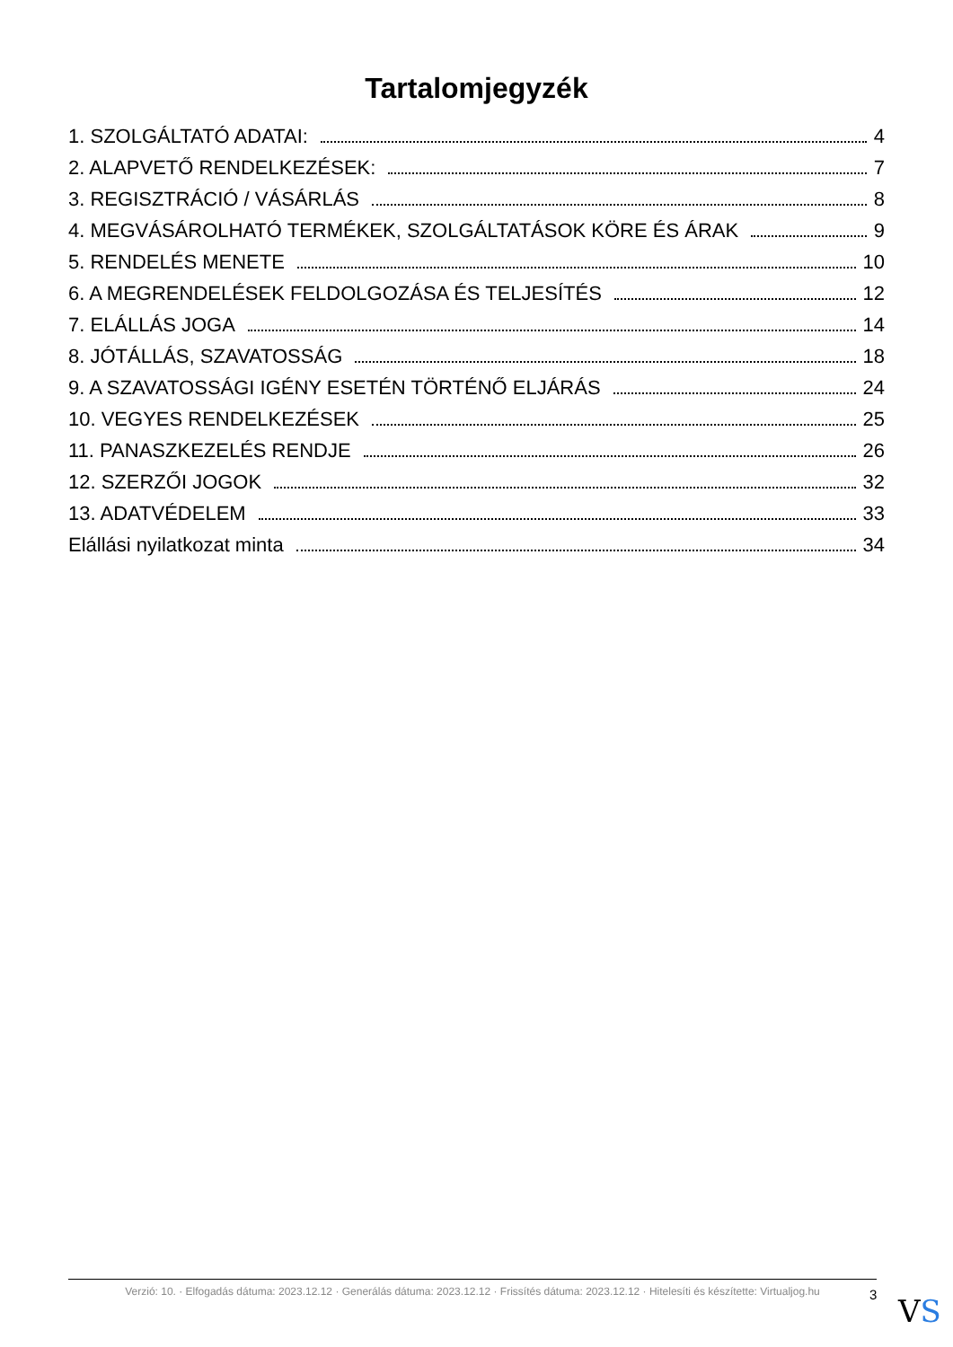Tartalomjegyzék
1. SZOLGÁLTATÓ ADATAI: 4
2. ALAPVETŐ RENDELKEZÉSEK: 7
3. REGISZTRÁCIÓ / VÁSÁRLÁS 8
4. MEGVÁSÁROLHATÓ TERMÉKEK, SZOLGÁLTATÁSOK KÖRE ÉS ÁRAK 9
5. RENDELÉS MENETE 10
6. A MEGRENDELÉSEK FELDOLGOZÁSA ÉS TELJESÍTÉS 12
7. ELÁLLÁS JOGA 14
8. JÓTÁLLÁS, SZAVATOSSÁG 18
9. A SZAVATOSSÁGI IGÉNY ESETÉN TÖRTÉNŐ ELJÁRÁS 24
10. VEGYES RENDELKEZÉSEK 25
11. PANASZKEZELÉS RENDJE 26
12. SZERZŐI JOGOK 32
13. ADATVÉDELEM 33
Elállási nyilatkozat minta 34
Verzió: 10. · Elfogadás dátuma: 2023.12.12 · Generálás dátuma: 2023.12.12 · Frissítés dátuma: 2023.12.12 · Hitelesíti és készítette: Virtualjog.hu
3 VS